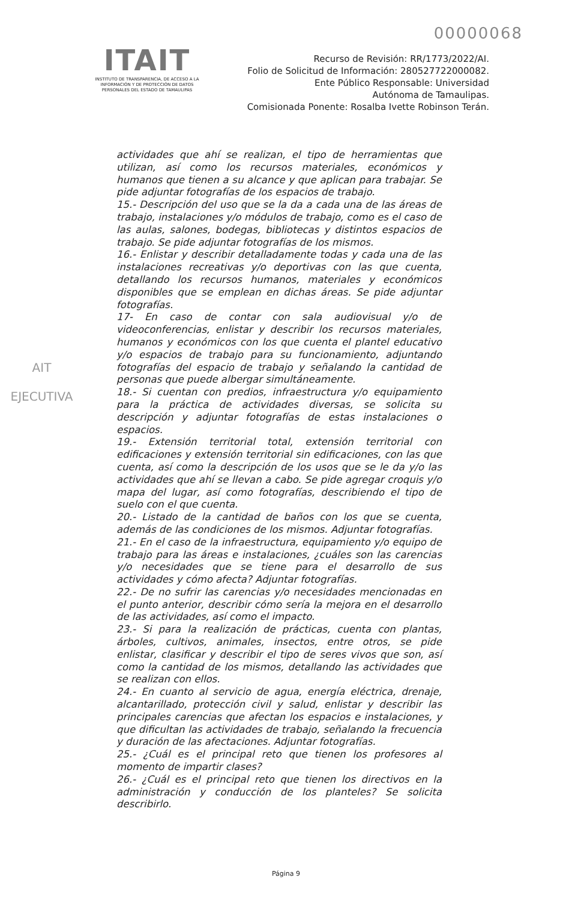00000068
ITAIT
INSTITUTO DE TRANSPARENCIA, DE ACCESO A LA INFORMACIÓN Y DE PROTECCIÓN DE DATOS PERSONALES DEL ESTADO DE TAMAULIPAS
Recurso de Revisión: RR/1773/2022/AI.
Folio de Solicitud de Información: 280527722000082.
Ente Público Responsable: Universidad
Autónoma de Tamaulipas.
Comisionada Ponente: Rosalba Ivette Robinson Terán.
AIT
EJECUTIVA
actividades que ahí se realizan, el tipo de herramientas que utilizan, así como los recursos materiales, económicos y humanos que tienen a su alcance y que aplican para trabajar. Se pide adjuntar fotografías de los espacios de trabajo.
15.- Descripción del uso que se la da a cada una de las áreas de trabajo, instalaciones y/o módulos de trabajo, como es el caso de las aulas, salones, bodegas, bibliotecas y distintos espacios de trabajo. Se pide adjuntar fotografías de los mismos.
16.- Enlistar y describir detalladamente todas y cada una de las instalaciones recreativas y/o deportivas con las que cuenta, detallando los recursos humanos, materiales y económicos disponibles que se emplean en dichas áreas. Se pide adjuntar fotografías.
17- En caso de contar con sala audiovisual y/o de videoconferencias, enlistar y describir los recursos materiales, humanos y económicos con los que cuenta el plantel educativo y/o espacios de trabajo para su funcionamiento, adjuntando fotografías del espacio de trabajo y señalando la cantidad de personas que puede albergar simultáneamente.
18.- Si cuentan con predios, infraestructura y/o equipamiento para la práctica de actividades diversas, se solicita su descripción y adjuntar fotografías de estas instalaciones o espacios.
19.- Extensión territorial total, extensión territorial con edificaciones y extensión territorial sin edificaciones, con las que cuenta, así como la descripción de los usos que se le da y/o las actividades que ahí se llevan a cabo. Se pide agregar croquis y/o mapa del lugar, así como fotografías, describiendo el tipo de suelo con el que cuenta.
20.- Listado de la cantidad de baños con los que se cuenta, además de las condiciones de los mismos. Adjuntar fotografías.
21.- En el caso de la infraestructura, equipamiento y/o equipo de trabajo para las áreas e instalaciones, ¿cuáles son las carencias y/o necesidades que se tiene para el desarrollo de sus actividades y cómo afecta? Adjuntar fotografías.
22.- De no sufrir las carencias y/o necesidades mencionadas en el punto anterior, describir cómo sería la mejora en el desarrollo de las actividades, así como el impacto.
23.- Si para la realización de prácticas, cuenta con plantas, árboles, cultivos, animales, insectos, entre otros, se pide enlistar, clasificar y describir el tipo de seres vivos que son, así como la cantidad de los mismos, detallando las actividades que se realizan con ellos.
24.- En cuanto al servicio de agua, energía eléctrica, drenaje, alcantarillado, protección civil y salud, enlistar y describir las principales carencias que afectan los espacios e instalaciones, y que dificultan las actividades de trabajo, señalando la frecuencia y duración de las afectaciones. Adjuntar fotografías.
25.- ¿Cuál es el principal reto que tienen los profesores al momento de impartir clases?
26.- ¿Cuál es el principal reto que tienen los directivos en la administración y conducción de los planteles? Se solicita describirlo.
Página 9